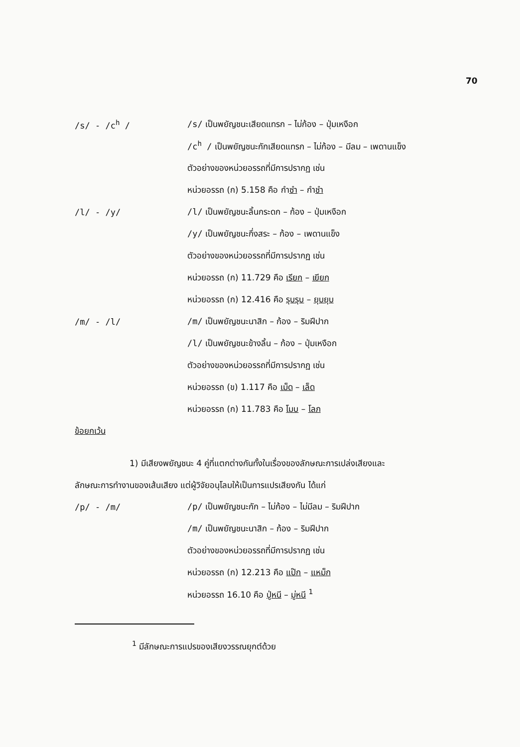70
/s/ - /c<sup>h</sup> /
/s/ เป็นพยัญชนะเสียดแทรก – ไม่ก้อง – ปุ่มเหงือก
/c<sup>h</sup> / เป็นพยัญชนะกักเสียดแทรก – ไม่ก้อง – มีลม – เพดานแข็ง
ตัวอย่างของหน่วยอรรถที่มีการปรากฏ เช่น
หน่วยอรรถ (ก) 5.158 คือ กำซำ – กำชำ
/l/ - /y/
/l/ เป็นพยัญชนะลิ้นกระดก – ก้อง – ปุ่มเหงือก
/y/ เป็นพยัญชนะกึ่งสระ – ก้อง – เพดานแข็ง
ตัวอย่างของหน่วยอรรถที่มีการปรากฏ เช่น
หน่วยอรรถ (ก) 11.729 คือ เรียก – เยียก
หน่วยอรรถ (ก) 12.416 คือ รุบรุบ – ยุบยุบ
/m/ - /l/
/m/ เป็นพยัญชนะนาสิก – ก้อง – ริมฝีปาก
/l/ เป็นพยัญชนะข้างลิ้น – ก้อง – ปุ่มเหงือก
ตัวอย่างของหน่วยอรรถที่มีการปรากฏ เช่น
หน่วยอรรถ (ข) 1.117 คือ เม็ด – เล็ด
หน่วยอรรถ (ก) 11.783 คือ โมบ – โลภ
ข้อยกเว้น
1) มีเสียงพยัญชนะ 4 คู่ที่แตกต่างกันทั้งในเรื่องของลักษณะการเปล่งเสียงและ
ลักษณะการทำงานของเส้นเสียง แต่ผู้วิจัยอนุโลมให้เป็นการแปรเสียงกัน ได้แก่
/p/ - /m/
/p/ เป็นพยัญชนะกัก – ไม่ก้อง – ไม่มีลม – ริมฝีปาก
/m/ เป็นพยัญชนะนาสิก – ก้อง – ริมฝีปาก
ตัวอย่างของหน่วยอรรถที่มีการปรากฏ เช่น
หน่วยอรรถ (ก) 12.213 คือ แป๊ก – แหม็ก
หน่วยอรรถ 16.10 คือ ปู่หนี – มู่หนี <sup>1</sup>
<sup>1</sup> มีลักษณะการแปรของเสียงวรรณยุกต์ด้วย